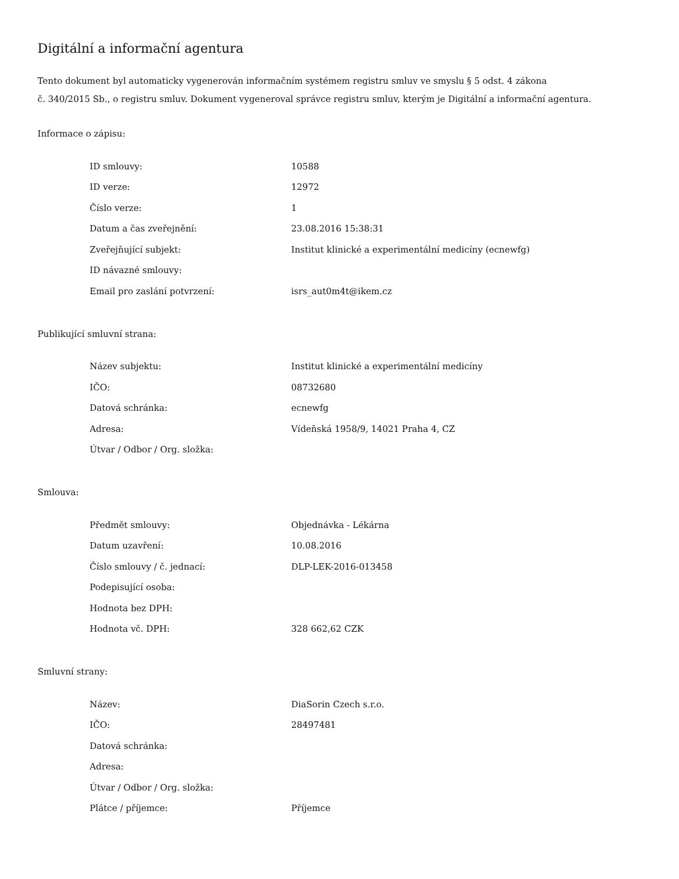Digitální a informační agentura
Tento dokument byl automaticky vygenerován informačním systémem registru smluv ve smyslu § 5 odst. 4 zákona
č. 340/2015 Sb., o registru smluv. Dokument vygeneroval správce registru smluv, kterým je Digitální a informační agentura.
Informace o zápisu:
| ID smlouvy: | 10588 |
| ID verze: | 12972 |
| Číslo verze: | 1 |
| Datum a čas zveřejnění: | 23.08.2016 15:38:31 |
| Zveřejňující subjekt: | Institut klinické a experimentální medicíny (ecnewfg) |
| ID návazné smlouvy: | |
| Email pro zaslání potvrzení: | isrs_aut0m4t@ikem.cz |
Publikující smluvní strana:
| Název subjektu: | Institut klinické a experimentální medicíny |
| IČO: | 08732680 |
| Datová schránka: | ecnewfg |
| Adresa: | Vídeňská 1958/9, 14021 Praha 4, CZ |
| Útvar / Odbor / Org. složka: | |
Smlouva:
| Předmět smlouvy: | Objednávka - Lékárna |
| Datum uzavření: | 10.08.2016 |
| Číslo smlouvy / č. jednací: | DLP-LEK-2016-013458 |
| Podepisující osoba: | |
| Hodnota bez DPH: | |
| Hodnota vč. DPH: | 328 662,62 CZK |
Smluvní strany:
| Název: | DiaSorin Czech s.r.o. |
| IČO: | 28497481 |
| Datová schránka: | |
| Adresa: | |
| Útvar / Odbor / Org. složka: | |
| Plátce / příjemce: | Příjemce |